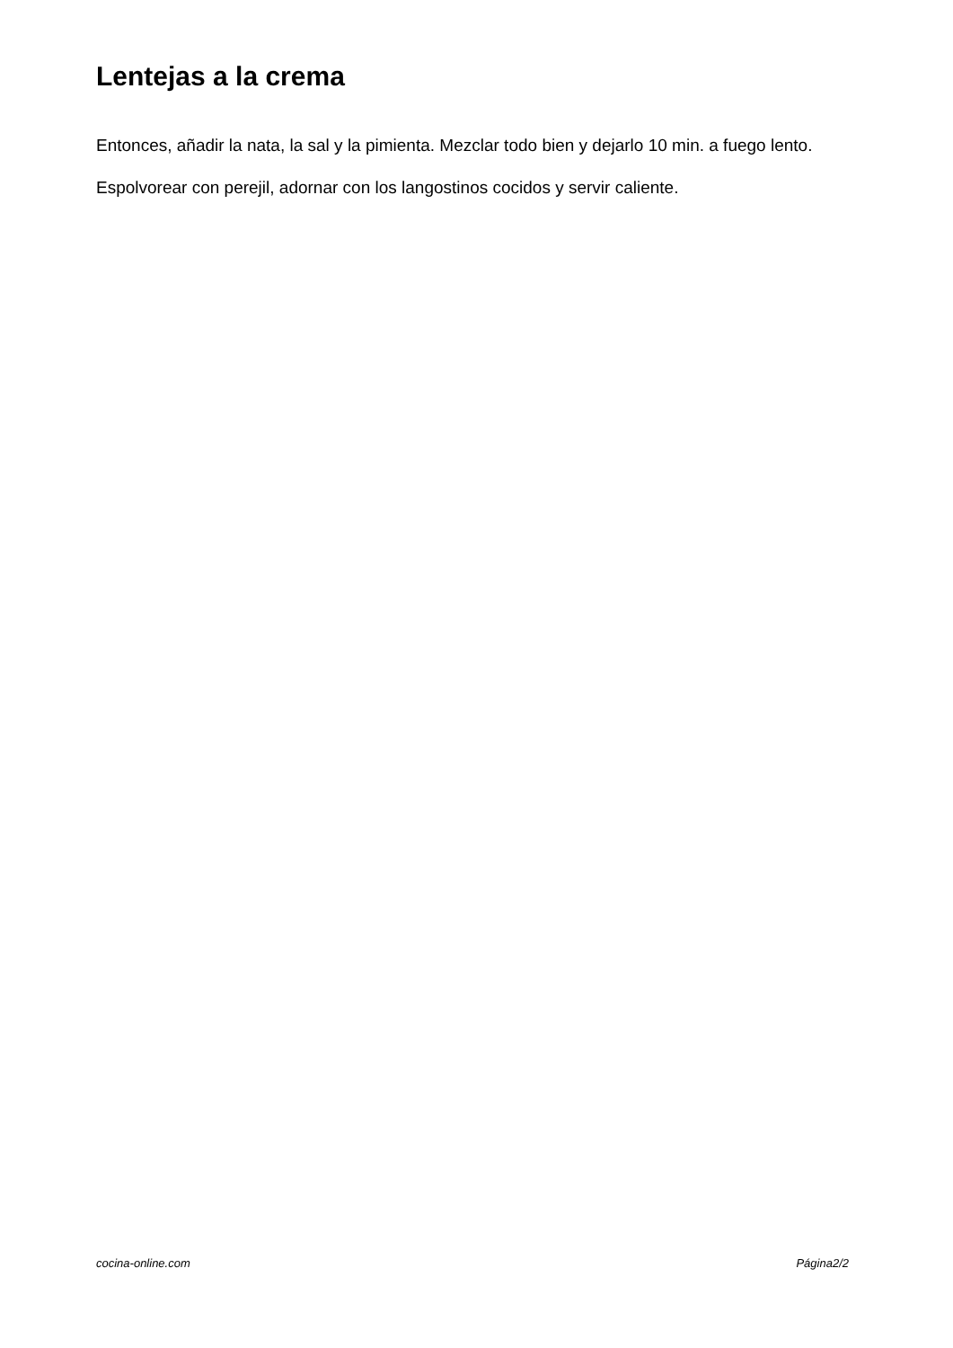Lentejas a la crema
Entonces, añadir la nata, la sal y la pimienta. Mezclar todo bien y dejarlo 10 min. a fuego lento.
Espolvorear con perejil, adornar con los langostinos cocidos y servir caliente.
cocina-online.com Página2/2